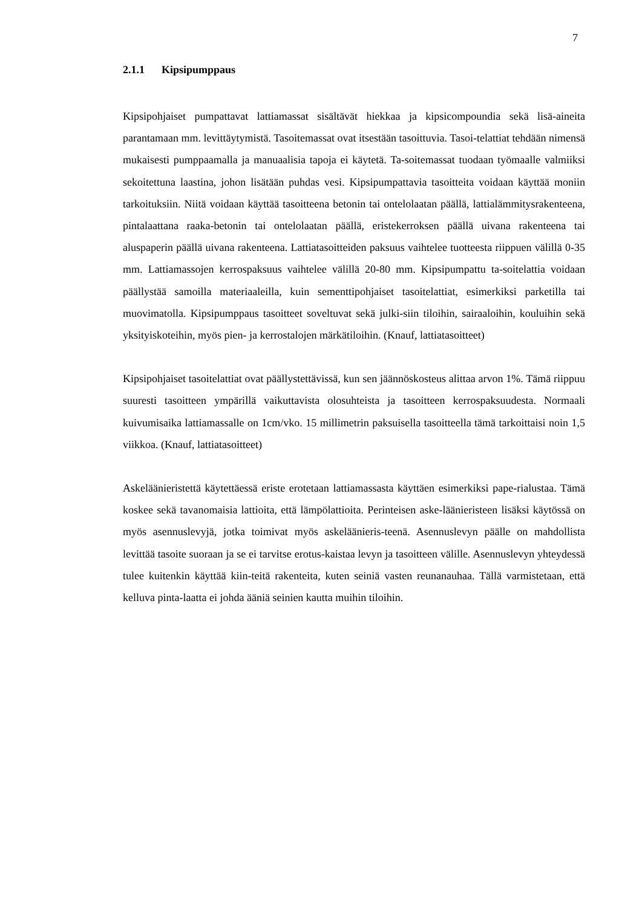7
2.1.1 Kipsipumppaus
Kipsipohjaiset pumpattavat lattiamassat sisältävät hiekkaa ja kipsicompoundia sekä lisä-aineita parantamaan mm. levittäytymistä. Tasoitemassat ovat itsestään tasoittuvia. Tasoi-telattiat tehdään nimensä mukaisesti pumppaamalla ja manuaalisia tapoja ei käytetä. Ta-soitemassat tuodaan työmaalle valmiiksi sekoitettuna laastina, johon lisätään puhdas vesi. Kipsipumpattavia tasoitteita voidaan käyttää moniin tarkoituksiin. Niitä voidaan käyttää tasoitteena betonin tai ontelolaatan päällä, lattialämmitysrakenteena, pintalaattana raaka-betonin tai ontelolaatan päällä, eristekerroksen päällä uivana rakenteena tai aluspaperin päällä uivana rakenteena. Lattiatasoitteiden paksuus vaihtelee tuotteesta riippuen välillä 0-35 mm. Lattiamassojen kerrospaksuus vaihtelee välillä 20-80 mm. Kipsipumpattu ta-soitelattia voidaan päällystää samoilla materiaaleilla, kuin sementtipohjaiset tasoitelattiat, esimerkiksi parketilla tai muovimatolla. Kipsipumppaus tasoitteet soveltuvat sekä julki-siin tiloihin, sairaaloihin, kouluihin sekä yksityiskoteihin, myös pien- ja kerrostalojen märkätiloihin. (Knauf, lattiatasoitteet)
Kipsipohjaiset tasoitelattiat ovat päällystettävissä, kun sen jäännöskosteus alittaa arvon 1%. Tämä riippuu suuresti tasoitteen ympärillä vaikuttavista olosuhteista ja tasoitteen kerrospaksuudesta. Normaali kuivumisaika lattiamassalle on 1cm/vko. 15 millimetrin paksuisella tasoitteella tämä tarkoittaisi noin 1,5 viikkoa. (Knauf, lattiatasoitteet)
Askeläänieristettä käytettäessä eriste erotetaan lattiamassasta käyttäen esimerkiksi pape-rialustaa. Tämä koskee sekä tavanomaisia lattioita, että lämpölattioita. Perinteisen aske-läänieristeen lisäksi käytössä on myös asennuslevyjä, jotka toimivat myös askeläänieris-teenä. Asennuslevyn päälle on mahdollista levittää tasoite suoraan ja se ei tarvitse erotus-kaistaa levyn ja tasoitteen välille. Asennuslevyn yhteydessä tulee kuitenkin käyttää kiin-teitä rakenteita, kuten seiniä vasten reunanauhaa. Tällä varmistetaan, että kelluva pinta-laatta ei johda ääniä seinien kautta muihin tiloihin.